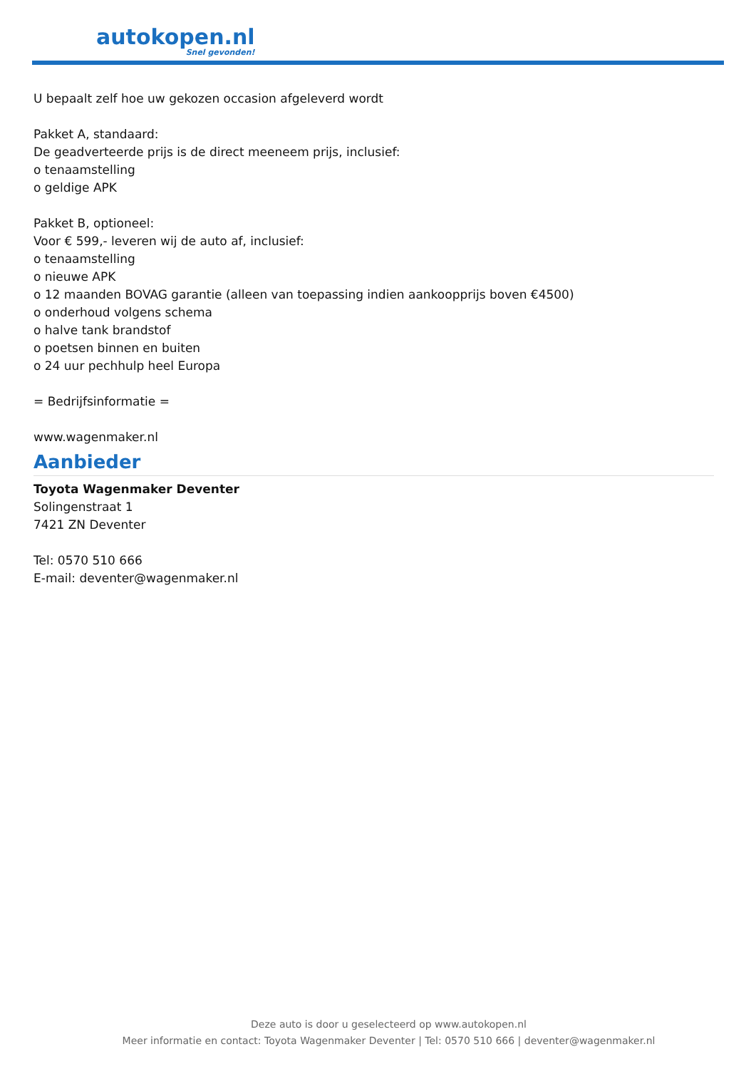autokopen.nl
Snel gevonden!
U bepaalt zelf hoe uw gekozen occasion afgeleverd wordt
Pakket A, standaard:
De geadverteerde prijs is de direct meeneem prijs, inclusief:
o tenaamstelling
o geldige APK
Pakket B, optioneel:
Voor € 599,- leveren wij de auto af, inclusief:
o tenaamstelling
o nieuwe APK
o 12 maanden BOVAG garantie (alleen van toepassing indien aankoopprijs boven €4500)
o onderhoud volgens schema
o halve tank brandstof
o poetsen binnen en buiten
o 24 uur pechhulp heel Europa
= Bedrijfsinformatie =
www.wagenmaker.nl
Aanbieder
Toyota Wagenmaker Deventer
Solingenstraat 1
7421 ZN Deventer
Tel: 0570 510 666
E-mail: deventer@wagenmaker.nl
Deze auto is door u geselecteerd op www.autokopen.nl
Meer informatie en contact: Toyota Wagenmaker Deventer | Tel: 0570 510 666 | deventer@wagenmaker.nl